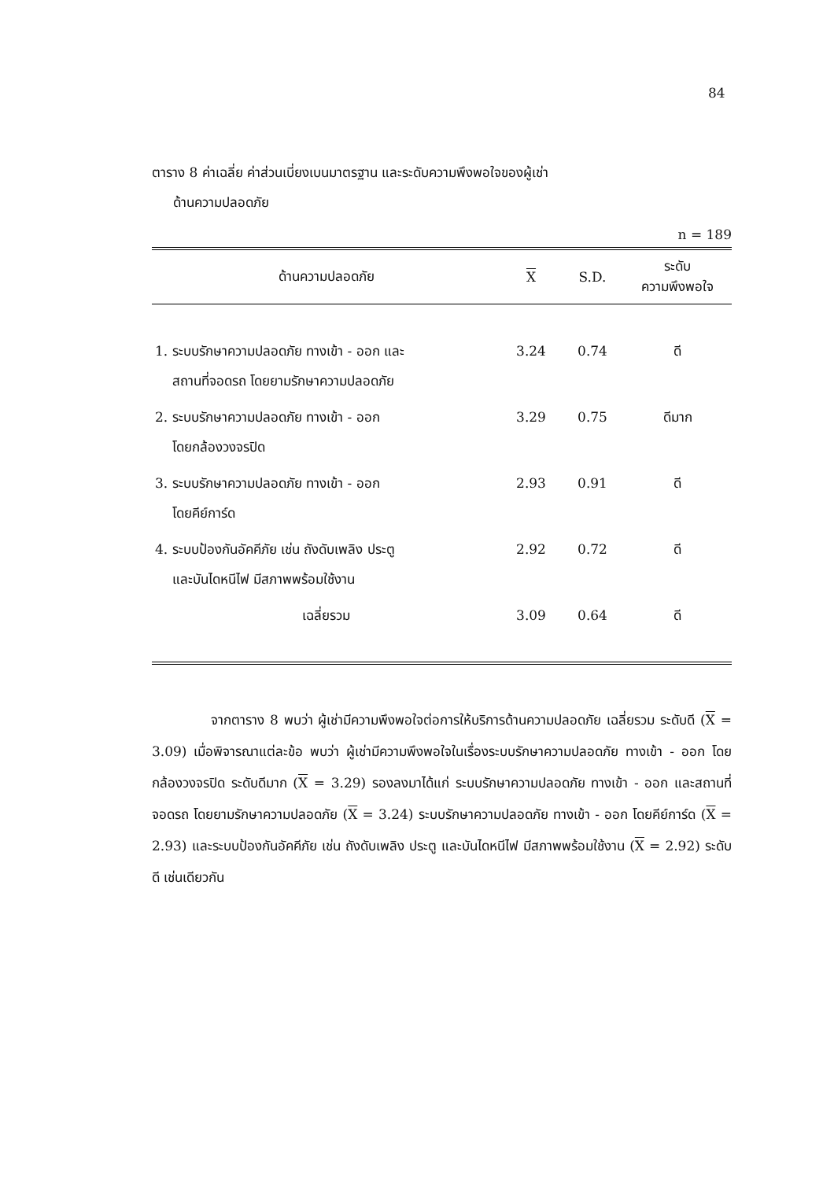84
ตาราง 8 ค่าเฉลี่ย ค่าส่วนเบี่ยงเบนมาตรฐาน และระดับความพึงพอใจของผู้เช่า
ด้านความปลอดภัย
n = 189
| ด้านความปลอดภัย | X | S.D. | ระดับ ความพึงพอใจ |
| --- | --- | --- | --- |
| 1. ระบบรักษาความปลอดภัย ทางเข้า - ออก และ สถานที่จอดรถ โดยยามรักษาความปลอดภัย | 3.24 | 0.74 | ดี |
| 2. ระบบรักษาความปลอดภัย ทางเข้า - ออก โดยกล้องวงจรปิด | 3.29 | 0.75 | ดีมาก |
| 3. ระบบรักษาความปลอดภัย ทางเข้า - ออก โดยคีย์การ์ด | 2.93 | 0.91 | ดี |
| 4. ระบบป้องกันอัคคีภัย เช่น ถังดับเพลิง ประตู และบันไดหนีไฟ มีสภาพพร้อมใช้งาน | 2.92 | 0.72 | ดี |
| เฉลี่ยรวม | 3.09 | 0.64 | ดี |
จากตาราง 8 พบว่า ผู้เช่ามีความพึงพอใจต่อการให้บริการด้านความปลอดภัย เฉลี่ยรวม ระดับดี (X = 3.09) เมื่อพิจารณาแต่ละข้อ พบว่า ผู้เช่ามีความพึงพอใจในเรื่องระบบรักษาความปลอดภัย ทางเข้า - ออก โดยกล้องวงจรปิด ระดับดีมาก (X = 3.29) รองลงมาได้แก่ ระบบรักษาความปลอดภัย ทางเข้า - ออก และสถานที่จอดรถ โดยยามรักษาความปลอดภัย (X = 3.24) ระบบรักษาความปลอดภัย ทางเข้า - ออก โดยคีย์การ์ด (X = 2.93) และระบบป้องกันอัคคีภัย เช่น ถังดับเพลิง ประตู และบันไดหนีไฟ มีสภาพพร้อมใช้งาน (X = 2.92) ระดับดี เช่นเดียวกัน